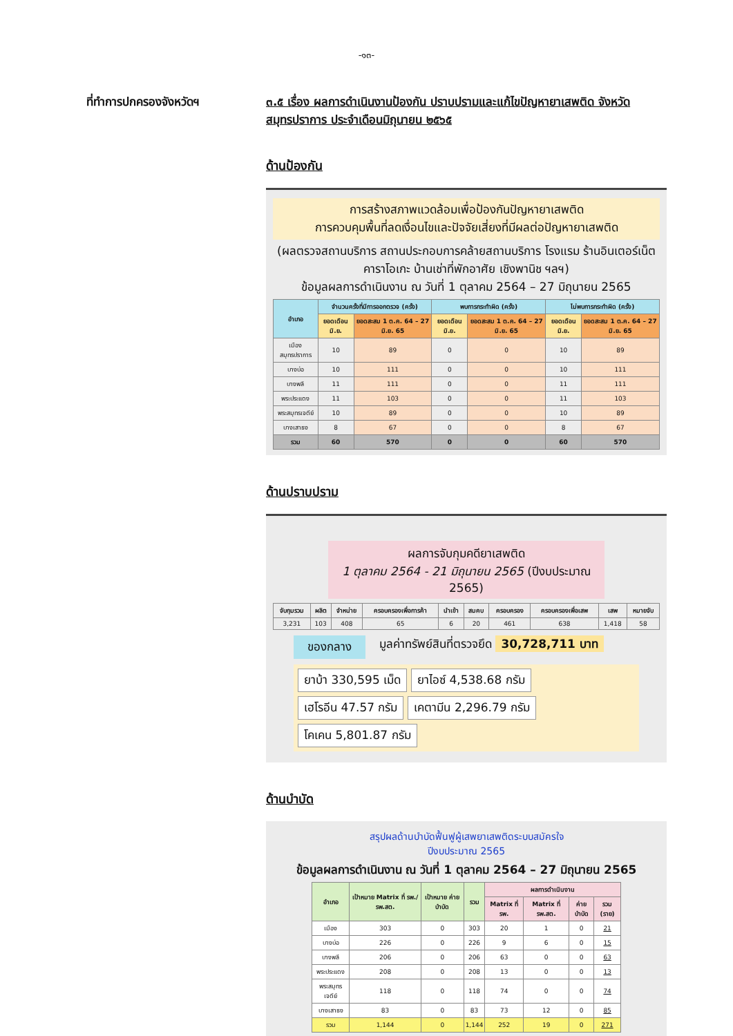-๑๓-
ที่ทำการปกครองจังหวัดฯ ๓.๕ เรื่อง ผลการดำเนินงานป้องกัน ปราบปรามและแก้ไขปัญหายาเสพติด จังหวัดสมุทรปราการ ประจำเดือนมิถุนายน ๒๕๖๕
ด้านป้องกัน
การสร้างสภาพแวดล้อมเพื่อป้องกันปัญหายาเสพติด
การควบคุมพื้นที่ลดเงื่อนไขและปัจจัยเสี่ยงที่มีผลต่อปัญหายาเสพติด
(ผลตรวจสถานบริการ สถานประกอบการคล้ายสถานบริการ โรงแรม ร้านอินเตอร์เน็ต คาราโอเกะ บ้านเช่าที่พักอาศัย เชิงพานิช ฯลฯ)
ข้อมูลผลการดำเนินงาน ณ วันที่ 1 ตุลาคม 2564 – 27 มิถุนายน 2565
| อำเภอ | จำนวนครั้งที่มีการออกตรวจ (ครั้ง) | | พบการกระทำผิด (ครั้ง) | | ไม่พบการกระทำผิด (ครั้ง) | |
| --- | --- | --- | --- | --- | --- | --- |
| | ยอดเดือน มิ.ย. | ยอดสะสม 1 ต.ค. 64 – 27 มิ.ย. 65 | ยอดเดือน มิ.ย. | ยอดสะสม 1 ต.ค. 64 – 27 มิ.ย. 65 | ยอดเดือน มิ.ย. | ยอดสะสม 1 ต.ค. 64 – 27 มิ.ย. 65 |
| เมืองสมุทรปราการ | 10 | 89 | 0 | 0 | 10 | 89 |
| บางบ่อ | 10 | 111 | 0 | 0 | 10 | 111 |
| บางพลี | 11 | 111 | 0 | 0 | 11 | 111 |
| พระประแดง | 11 | 103 | 0 | 0 | 11 | 103 |
| พระสมุทรเจดีย์ | 10 | 89 | 0 | 0 | 10 | 89 |
| บางเสาธง | 8 | 67 | 0 | 0 | 8 | 67 |
| รวม | 60 | 570 | 0 | 0 | 60 | 570 |
ด้านปราบปราม
ผลการจับกุมคดียาเสพติด
1 ตุลาคม 2564 - 21 มิถุนายน 2565 (ปีงบประมาณ 2565)
| จับกุมรวม | ผลิต | จำหน่าย | ครอบครองเพื่อการค้า | นำเข้า | สมคบ | ครอบครอง | ครอบครองเพื่อเสพ | เสพ | หมายจับ |
| --- | --- | --- | --- | --- | --- | --- | --- | --- | --- |
| 3,231 | 103 | 408 | 65 | 6 | 20 | 461 | 638 | 1,418 | 58 |
ของกลาง
มูลค่าทรัพย์สินที่ตรวจยึด 30,728,711 บาท
ยาบ้า 330,595 เม็ด
ยาไอซ์ 4,538.68 กรัม
เฮโรอีน 47.57 กรัม
เคตามีน 2,296.79 กรัม
โคเคน 5,801.87 กรัม
ด้านบำบัด
สรุปผลด้านบำบัดฟื้นฟูผู้เสพยาเสพติดระบบสมัครใจ
ปีงบประมาณ 2565
ข้อมูลผลการดำเนินงาน ณ วันที่ 1 ตุลาคม 2564 – 27 มิถุนายน 2565
| อำเภอ | เป้าหมาย Matrix ที่ รพ./รพ.สต. | เป้าหมาย ค่ายบำบัด | รวม | ผลการดำเนินงาน | | | |
| --- | --- | --- | --- | --- | --- | --- | --- |
| | | | | Matrix ที่ รพ. | Matrix ที่ รพ.สต. | ค่ายบำบัด | รวม (ราย) |
| เมือง | 303 | 0 | 303 | 20 | 1 | 0 | 21 |
| บางบ่อ | 226 | 0 | 226 | 9 | 6 | 0 | 15 |
| บางพลี | 206 | 0 | 206 | 63 | 0 | 0 | 63 |
| พระประแดง | 208 | 0 | 208 | 13 | 0 | 0 | 13 |
| พระสมุทรเจดีย์ | 118 | 0 | 118 | 74 | 0 | 0 | 74 |
| บางเสาธง | 83 | 0 | 83 | 73 | 12 | 0 | 85 |
| รวม | 1,144 | 0 | 1,144 | 252 | 19 | 0 | 271 |